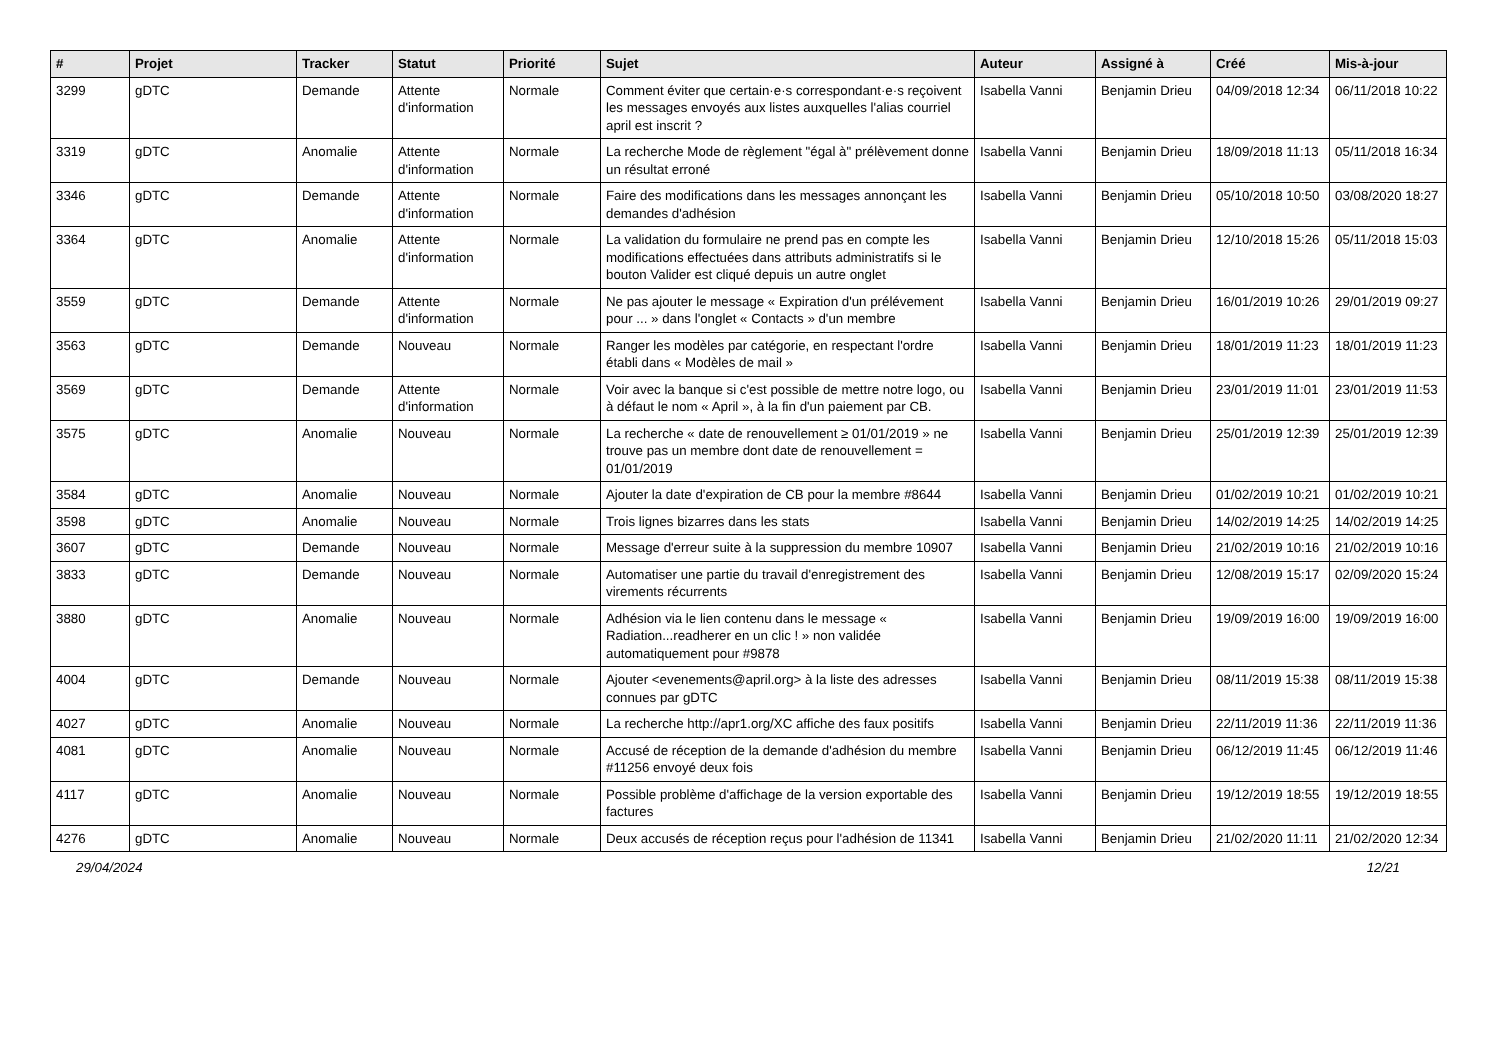| # | Projet | Tracker | Statut | Priorité | Sujet | Auteur | Assigné à | Créé | Mis-à-jour |
| --- | --- | --- | --- | --- | --- | --- | --- | --- | --- |
| 3299 | gDTC | Demande | Attente d'information | Normale | Comment éviter que certain·e·s correspondant·e·s reçoivent les messages envoyés aux listes auxquelles l'alias courriel april est inscrit ? | Isabella Vanni | Benjamin Drieu | 04/09/2018 12:34 | 06/11/2018 10:22 |
| 3319 | gDTC | Anomalie | Attente d'information | Normale | La recherche Mode de règlement "égal à" prélèvement donne un résultat erroné | Isabella Vanni | Benjamin Drieu | 18/09/2018 11:13 | 05/11/2018 16:34 |
| 3346 | gDTC | Demande | Attente d'information | Normale | Faire des modifications dans les messages annonçant les demandes d'adhésion | Isabella Vanni | Benjamin Drieu | 05/10/2018 10:50 | 03/08/2020 18:27 |
| 3364 | gDTC | Anomalie | Attente d'information | Normale | La validation du formulaire ne prend pas en compte les modifications effectuées dans attributs administratifs si le bouton Valider est cliqué depuis un autre onglet | Isabella Vanni | Benjamin Drieu | 12/10/2018 15:26 | 05/11/2018 15:03 |
| 3559 | gDTC | Demande | Attente d'information | Normale | Ne pas ajouter le message « Expiration d'un prélévement pour ... » dans l'onglet « Contacts » d'un membre | Isabella Vanni | Benjamin Drieu | 16/01/2019 10:26 | 29/01/2019 09:27 |
| 3563 | gDTC | Demande | Nouveau | Normale | Ranger les modèles par catégorie, en respectant l'ordre établi dans « Modèles de mail » | Isabella Vanni | Benjamin Drieu | 18/01/2019 11:23 | 18/01/2019 11:23 |
| 3569 | gDTC | Demande | Attente d'information | Normale | Voir avec la banque si c'est possible de mettre notre logo, ou à défaut le nom « April », à la fin d'un paiement par CB. | Isabella Vanni | Benjamin Drieu | 23/01/2019 11:01 | 23/01/2019 11:53 |
| 3575 | gDTC | Anomalie | Nouveau | Normale | La recherche « date de renouvellement ≥ 01/01/2019 » ne trouve pas un membre dont date de renouvellement = 01/01/2019 | Isabella Vanni | Benjamin Drieu | 25/01/2019 12:39 | 25/01/2019 12:39 |
| 3584 | gDTC | Anomalie | Nouveau | Normale | Ajouter la date d'expiration de CB pour la membre #8644 | Isabella Vanni | Benjamin Drieu | 01/02/2019 10:21 | 01/02/2019 10:21 |
| 3598 | gDTC | Anomalie | Nouveau | Normale | Trois lignes bizarres dans les stats | Isabella Vanni | Benjamin Drieu | 14/02/2019 14:25 | 14/02/2019 14:25 |
| 3607 | gDTC | Demande | Nouveau | Normale | Message d'erreur suite à la suppression du membre 10907 | Isabella Vanni | Benjamin Drieu | 21/02/2019 10:16 | 21/02/2019 10:16 |
| 3833 | gDTC | Demande | Nouveau | Normale | Automatiser une partie du travail d'enregistrement des virements récurrents | Isabella Vanni | Benjamin Drieu | 12/08/2019 15:17 | 02/09/2020 15:24 |
| 3880 | gDTC | Anomalie | Nouveau | Normale | Adhésion via le lien contenu dans le message « Radiation...readherer en un clic ! » non validée automatiquement pour #9878 | Isabella Vanni | Benjamin Drieu | 19/09/2019 16:00 | 19/09/2019 16:00 |
| 4004 | gDTC | Demande | Nouveau | Normale | Ajouter <evenements@april.org> à la liste des adresses connues par gDTC | Isabella Vanni | Benjamin Drieu | 08/11/2019 15:38 | 08/11/2019 15:38 |
| 4027 | gDTC | Anomalie | Nouveau | Normale | La recherche http://apr1.org/XC affiche des faux positifs | Isabella Vanni | Benjamin Drieu | 22/11/2019 11:36 | 22/11/2019 11:36 |
| 4081 | gDTC | Anomalie | Nouveau | Normale | Accusé de réception de la demande d'adhésion du membre #11256 envoyé deux fois | Isabella Vanni | Benjamin Drieu | 06/12/2019 11:45 | 06/12/2019 11:46 |
| 4117 | gDTC | Anomalie | Nouveau | Normale | Possible problème d'affichage de la version exportable des factures | Isabella Vanni | Benjamin Drieu | 19/12/2019 18:55 | 19/12/2019 18:55 |
| 4276 | gDTC | Anomalie | Nouveau | Normale | Deux accusés de réception reçus pour l'adhésion de 11341 | Isabella Vanni | Benjamin Drieu | 21/02/2020 11:11 | 21/02/2020 12:34 |
29/04/2024 12/21